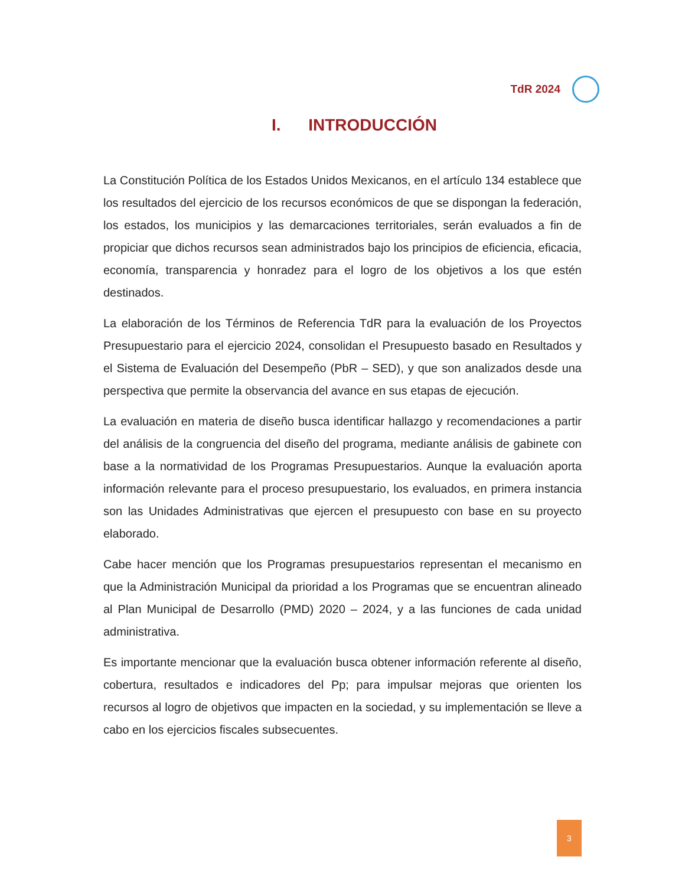TdR 2024
I. INTRODUCCIÓN
La Constitución Política de los Estados Unidos Mexicanos, en el artículo 134 establece que los resultados del ejercicio de los recursos económicos de que se dispongan la federación, los estados, los municipios y las demarcaciones territoriales, serán evaluados a fin de propiciar que dichos recursos sean administrados bajo los principios de eficiencia, eficacia, economía, transparencia y honradez para el logro de los objetivos a los que estén destinados.
La elaboración de los Términos de Referencia TdR para la evaluación de los Proyectos Presupuestario para el ejercicio 2024, consolidan el Presupuesto basado en Resultados y el Sistema de Evaluación del Desempeño (PbR – SED), y que son analizados desde una perspectiva que permite la observancia del avance en sus etapas de ejecución.
La evaluación en materia de diseño busca identificar hallazgo y recomendaciones a partir del análisis de la congruencia del diseño del programa, mediante análisis de gabinete con base a la normatividad de los Programas Presupuestarios. Aunque la evaluación aporta información relevante para el proceso presupuestario, los evaluados, en primera instancia son las Unidades Administrativas que ejercen el presupuesto con base en su proyecto elaborado.
Cabe hacer mención que los Programas presupuestarios representan el mecanismo en que la Administración Municipal da prioridad a los Programas que se encuentran alineado al Plan Municipal de Desarrollo (PMD) 2020 – 2024, y a las funciones de cada unidad administrativa.
Es importante mencionar que la evaluación busca obtener información referente al diseño, cobertura, resultados e indicadores del Pp; para impulsar mejoras que orienten los recursos al logro de objetivos que impacten en la sociedad, y su implementación se lleve a cabo en los ejercicios fiscales subsecuentes.
3